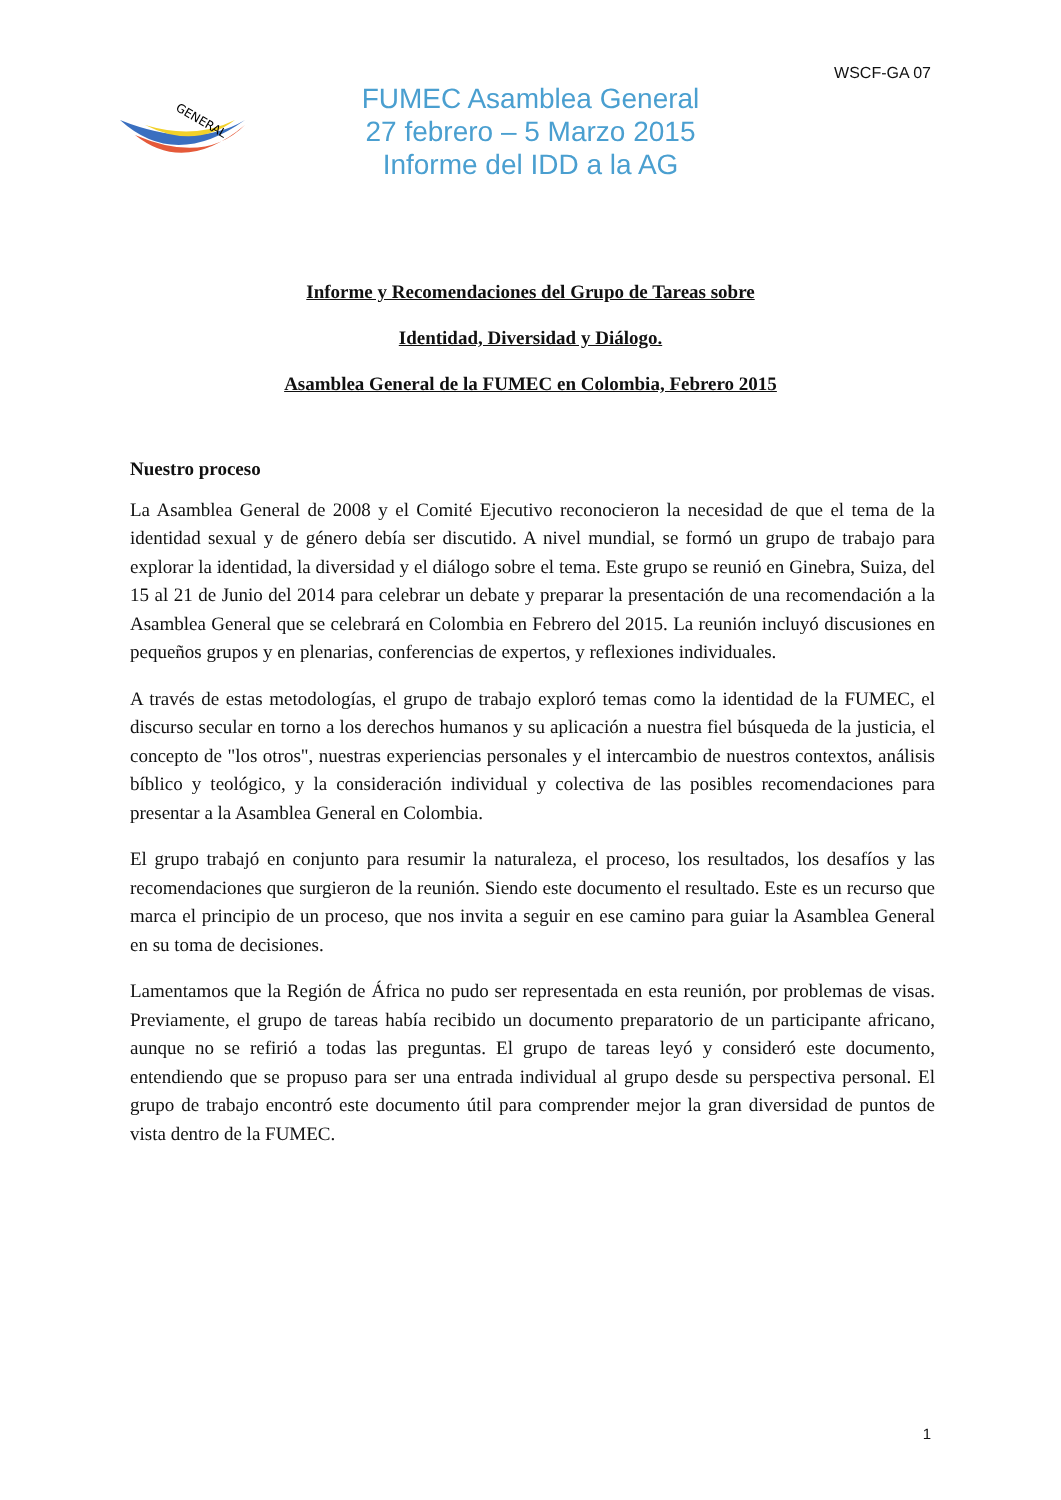WSCF-GA 07
GENERAL
FUMEC Asamblea General
27 febrero – 5 Marzo 2015
Informe del IDD a la AG
Informe y Recomendaciones del Grupo de Tareas sobre
Identidad, Diversidad y Diálogo.
Asamblea General de la FUMEC en Colombia, Febrero 2015
Nuestro proceso
La Asamblea General de 2008 y el Comité Ejecutivo reconocieron la necesidad de que el tema de la identidad sexual y de género debía ser discutido. A nivel mundial, se formó un grupo de trabajo para explorar la identidad, la diversidad y el diálogo sobre el tema. Este grupo se reunió en Ginebra, Suiza, del 15 al 21 de Junio del 2014 para celebrar un debate y preparar la presentación de una recomendación a la Asamblea General que se celebrará en Colombia en Febrero del 2015. La reunión incluyó discusiones en pequeños grupos y en plenarias, conferencias de expertos, y reflexiones individuales.
A través de estas metodologías, el grupo de trabajo exploró temas como la identidad de la FUMEC, el discurso secular en torno a los derechos humanos y su aplicación a nuestra fiel búsqueda de la justicia, el concepto de "los otros", nuestras experiencias personales y el intercambio de nuestros contextos, análisis bíblico y teológico, y la consideración individual y colectiva de las posibles recomendaciones para presentar a la Asamblea General en Colombia.
El grupo trabajó en conjunto para resumir la naturaleza, el proceso, los resultados, los desafíos y las recomendaciones que surgieron de la reunión. Siendo este documento el resultado. Este es un recurso que marca el principio de un proceso, que nos invita a seguir en ese camino para guiar la Asamblea General en su toma de decisiones.
Lamentamos que la Región de África no pudo ser representada en esta reunión, por problemas de visas. Previamente, el grupo de tareas había recibido un documento preparatorio de un participante africano, aunque no se refirió a todas las preguntas. El grupo de tareas leyó y consideró este documento, entendiendo que se propuso para ser una entrada individual al grupo desde su perspectiva personal. El grupo de trabajo encontró este documento útil para comprender mejor la gran diversidad de puntos de vista dentro de la FUMEC.
1